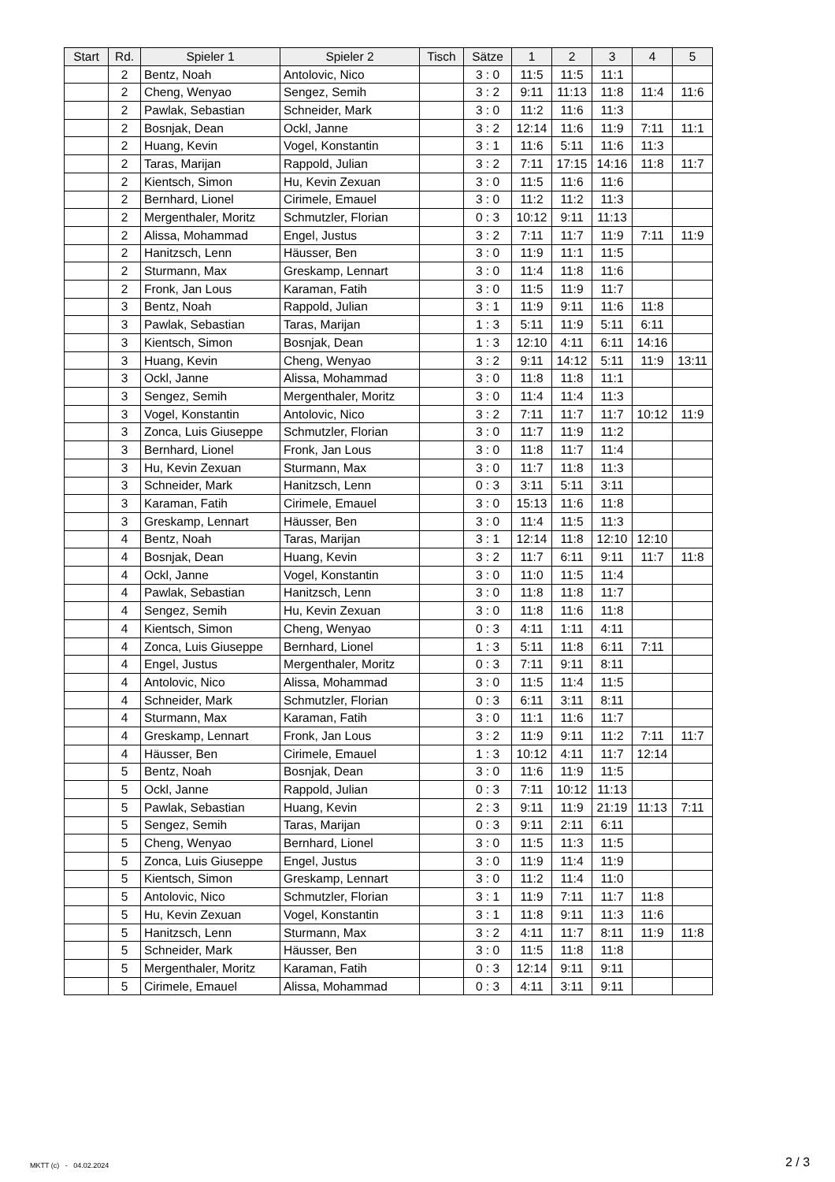| Start | Rd. | Spieler 1 | Spieler 2 | Tisch | Sätze | 1 | 2 | 3 | 4 | 5 |
| --- | --- | --- | --- | --- | --- | --- | --- | --- | --- | --- |
| | 2 | Bentz, Noah | Antolovic, Nico | | 3 : 0 | 11:5 | 11:5 | 11:1 | | |
| | 2 | Cheng, Wenyao | Sengez, Semih | | 3 : 2 | 9:11 | 11:13 | 11:8 | 11:4 | 11:6 |
| | 2 | Pawlak, Sebastian | Schneider, Mark | | 3 : 0 | 11:2 | 11:6 | 11:3 | | |
| | 2 | Bosnjak, Dean | Ockl, Janne | | 3 : 2 | 12:14 | 11:6 | 11:9 | 7:11 | 11:1 |
| | 2 | Huang, Kevin | Vogel, Konstantin | | 3 : 1 | 11:6 | 5:11 | 11:6 | 11:3 | |
| | 2 | Taras, Marijan | Rappold, Julian | | 3 : 2 | 7:11 | 17:15 | 14:16 | 11:8 | 11:7 |
| | 2 | Kientsch, Simon | Hu, Kevin Zexuan | | 3 : 0 | 11:5 | 11:6 | 11:6 | | |
| | 2 | Bernhard, Lionel | Cirimele, Emauel | | 3 : 0 | 11:2 | 11:2 | 11:3 | | |
| | 2 | Mergenthaler, Moritz | Schmutzler, Florian | | 0 : 3 | 10:12 | 9:11 | 11:13 | | |
| | 2 | Alissa, Mohammad | Engel, Justus | | 3 : 2 | 7:11 | 11:7 | 11:9 | 7:11 | 11:9 |
| | 2 | Hanitzsch, Lenn | Häusser, Ben | | 3 : 0 | 11:9 | 11:1 | 11:5 | | |
| | 2 | Sturmann, Max | Greskamp, Lennart | | 3 : 0 | 11:4 | 11:8 | 11:6 | | |
| | 2 | Fronk, Jan Lous | Karaman, Fatih | | 3 : 0 | 11:5 | 11:9 | 11:7 | | |
| | 3 | Bentz, Noah | Rappold, Julian | | 3 : 1 | 11:9 | 9:11 | 11:6 | 11:8 | |
| | 3 | Pawlak, Sebastian | Taras, Marijan | | 1 : 3 | 5:11 | 11:9 | 5:11 | 6:11 | |
| | 3 | Kientsch, Simon | Bosnjak, Dean | | 1 : 3 | 12:10 | 4:11 | 6:11 | 14:16 | |
| | 3 | Huang, Kevin | Cheng, Wenyao | | 3 : 2 | 9:11 | 14:12 | 5:11 | 11:9 | 13:11 |
| | 3 | Ockl, Janne | Alissa, Mohammad | | 3 : 0 | 11:8 | 11:8 | 11:1 | | |
| | 3 | Sengez, Semih | Mergenthaler, Moritz | | 3 : 0 | 11:4 | 11:4 | 11:3 | | |
| | 3 | Vogel, Konstantin | Antolovic, Nico | | 3 : 2 | 7:11 | 11:7 | 11:7 | 10:12 | 11:9 |
| | 3 | Zonca, Luis Giuseppe | Schmutzler, Florian | | 3 : 0 | 11:7 | 11:9 | 11:2 | | |
| | 3 | Bernhard, Lionel | Fronk, Jan Lous | | 3 : 0 | 11:8 | 11:7 | 11:4 | | |
| | 3 | Hu, Kevin Zexuan | Sturmann, Max | | 3 : 0 | 11:7 | 11:8 | 11:3 | | |
| | 3 | Schneider, Mark | Hanitzsch, Lenn | | 0 : 3 | 3:11 | 5:11 | 3:11 | | |
| | 3 | Karaman, Fatih | Cirimele, Emauel | | 3 : 0 | 15:13 | 11:6 | 11:8 | | |
| | 3 | Greskamp, Lennart | Häusser, Ben | | 3 : 0 | 11:4 | 11:5 | 11:3 | | |
| | 4 | Bentz, Noah | Taras, Marijan | | 3 : 1 | 12:14 | 11:8 | 12:10 | 12:10 | |
| | 4 | Bosnjak, Dean | Huang, Kevin | | 3 : 2 | 11:7 | 6:11 | 9:11 | 11:7 | 11:8 |
| | 4 | Ockl, Janne | Vogel, Konstantin | | 3 : 0 | 11:0 | 11:5 | 11:4 | | |
| | 4 | Pawlak, Sebastian | Hanitzsch, Lenn | | 3 : 0 | 11:8 | 11:8 | 11:7 | | |
| | 4 | Sengez, Semih | Hu, Kevin Zexuan | | 3 : 0 | 11:8 | 11:6 | 11:8 | | |
| | 4 | Kientsch, Simon | Cheng, Wenyao | | 0 : 3 | 4:11 | 1:11 | 4:11 | | |
| | 4 | Zonca, Luis Giuseppe | Bernhard, Lionel | | 1 : 3 | 5:11 | 11:8 | 6:11 | 7:11 | |
| | 4 | Engel, Justus | Mergenthaler, Moritz | | 0 : 3 | 7:11 | 9:11 | 8:11 | | |
| | 4 | Antolovic, Nico | Alissa, Mohammad | | 3 : 0 | 11:5 | 11:4 | 11:5 | | |
| | 4 | Schneider, Mark | Schmutzler, Florian | | 0 : 3 | 6:11 | 3:11 | 8:11 | | |
| | 4 | Sturmann, Max | Karaman, Fatih | | 3 : 0 | 11:1 | 11:6 | 11:7 | | |
| | 4 | Greskamp, Lennart | Fronk, Jan Lous | | 3 : 2 | 11:9 | 9:11 | 11:2 | 7:11 | 11:7 |
| | 4 | Häusser, Ben | Cirimele, Emauel | | 1 : 3 | 10:12 | 4:11 | 11:7 | 12:14 | |
| | 5 | Bentz, Noah | Bosnjak, Dean | | 3 : 0 | 11:6 | 11:9 | 11:5 | | |
| | 5 | Ockl, Janne | Rappold, Julian | | 0 : 3 | 7:11 | 10:12 | 11:13 | | |
| | 5 | Pawlak, Sebastian | Huang, Kevin | | 2 : 3 | 9:11 | 11:9 | 21:19 | 11:13 | 7:11 |
| | 5 | Sengez, Semih | Taras, Marijan | | 0 : 3 | 9:11 | 2:11 | 6:11 | | |
| | 5 | Cheng, Wenyao | Bernhard, Lionel | | 3 : 0 | 11:5 | 11:3 | 11:5 | | |
| | 5 | Zonca, Luis Giuseppe | Engel, Justus | | 3 : 0 | 11:9 | 11:4 | 11:9 | | |
| | 5 | Kientsch, Simon | Greskamp, Lennart | | 3 : 0 | 11:2 | 11:4 | 11:0 | | |
| | 5 | Antolovic, Nico | Schmutzler, Florian | | 3 : 1 | 11:9 | 7:11 | 11:7 | 11:8 | |
| | 5 | Hu, Kevin Zexuan | Vogel, Konstantin | | 3 : 1 | 11:8 | 9:11 | 11:3 | 11:6 | |
| | 5 | Hanitzsch, Lenn | Sturmann, Max | | 3 : 2 | 4:11 | 11:7 | 8:11 | 11:9 | 11:8 |
| | 5 | Schneider, Mark | Häusser, Ben | | 3 : 0 | 11:5 | 11:8 | 11:8 | | |
| | 5 | Mergenthaler, Moritz | Karaman, Fatih | | 0 : 3 | 12:14 | 9:11 | 9:11 | | |
| | 5 | Cirimele, Emauel | Alissa, Mohammad | | 0 : 3 | 4:11 | 3:11 | 9:11 | | |
MKTT (c) - 04.02.2024 2 / 3